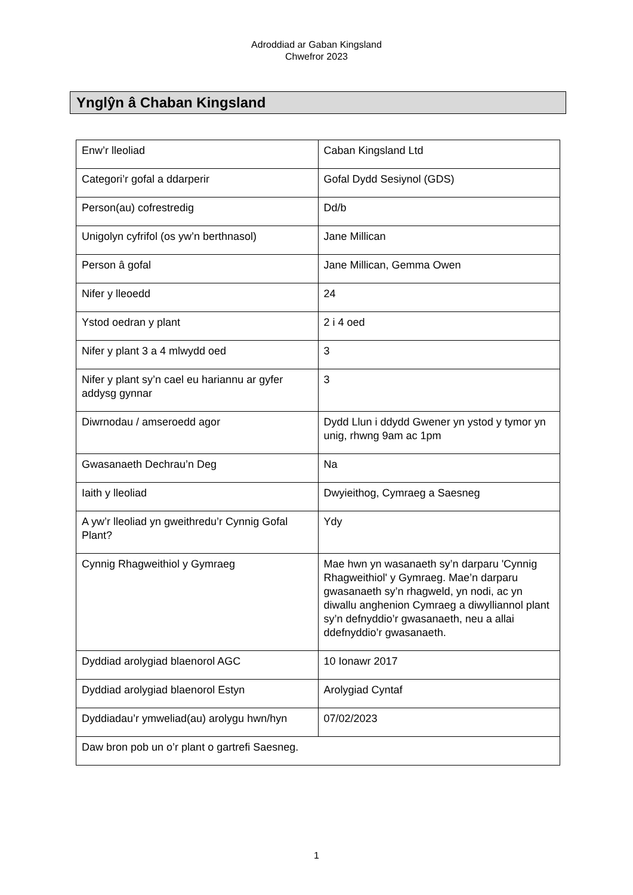Adroddiad ar Gaban Kingsland
Chwefror 2023
Ynglŷn â Chaban Kingsland
| Enw’r lleoliad | Caban Kingsland Ltd |
| Categori’r gofal a ddarperir | Gofal Dydd Sesiynol (GDS) |
| Person(au) cofrestredig | Dd/b |
| Unigolyn cyfrifol (os yw’n berthnasol) | Jane Millican |
| Person â gofal | Jane Millican, Gemma Owen |
| Nifer y lleoedd | 24 |
| Ystod oedran y plant | 2 i 4 oed |
| Nifer y plant 3 a 4 mlwydd oed | 3 |
| Nifer y plant sy’n cael eu hariannu ar gyfer addysg gynnar | 3 |
| Diwrnodau / amseroedd agor | Dydd Llun i ddydd Gwener yn ystod y tymor yn unig, rhwng 9am ac 1pm |
| Gwasanaeth Dechrau’n Deg | Na |
| Iaith y lleoliad | Dwyieithog, Cymraeg a Saesneg |
| A yw’r lleoliad yn gweithredu’r Cynnig Gofal Plant? | Ydy |
| Cynnig Rhagweithiol y Gymraeg | Mae hwn yn wasanaeth sy’n darparu 'Cynnig Rhagweithiol' y Gymraeg. Mae’n darparu gwasanaeth sy’n rhagweld, yn nodi, ac yn diwallu anghenion Cymraeg a diwylliannol plant sy’n defnyddio’r gwasanaeth, neu a allai ddefnyddio’r gwasanaeth. |
| Dyddiad arolygiad blaenorol AGC | 10 Ionawr 2017 |
| Dyddiad arolygiad blaenorol Estyn | Arolygiad Cyntaf |
| Dyddiadau’r ymweliad(au) arolygu hwn/hyn | 07/02/2023 |
| Daw bron pob un o’r plant o gartrefi Saesneg. | |
1